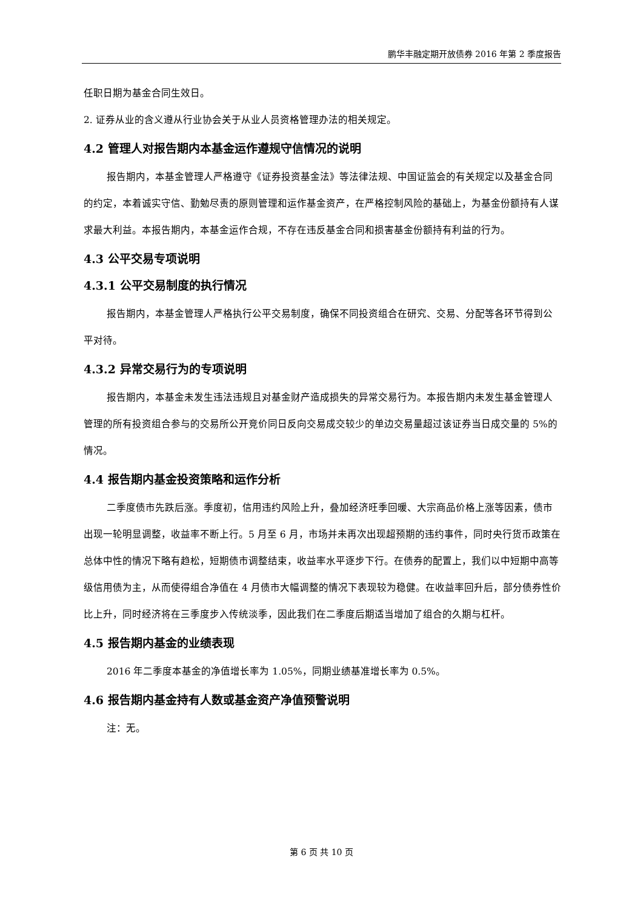鹏华丰融定期开放债券 2016 年第 2 季度报告
任职日期为基金合同生效日。
2. 证券从业的含义遵从行业协会关于从业人员资格管理办法的相关规定。
4.2 管理人对报告期内本基金运作遵规守信情况的说明
报告期内，本基金管理人严格遵守《证券投资基金法》等法律法规、中国证监会的有关规定以及基金合同的约定，本着诚实守信、勤勉尽责的原则管理和运作基金资产，在严格控制风险的基础上，为基金份额持有人谋求最大利益。本报告期内，本基金运作合规，不存在违反基金合同和损害基金份额持有利益的行为。
4.3 公平交易专项说明
4.3.1 公平交易制度的执行情况
报告期内，本基金管理人严格执行公平交易制度，确保不同投资组合在研究、交易、分配等各环节得到公平对待。
4.3.2 异常交易行为的专项说明
报告期内，本基金未发生违法违规且对基金财产造成损失的异常交易行为。本报告期内未发生基金管理人管理的所有投资组合参与的交易所公开竞价同日反向交易成交较少的单边交易量超过该证券当日成交量的 5%的情况。
4.4 报告期内基金投资策略和运作分析
二季度债市先跌后涨。季度初，信用违约风险上升，叠加经济旺季回暖、大宗商品价格上涨等因素，债市出现一轮明显调整，收益率不断上行。5 月至 6 月，市场并未再次出现超预期的违约事件，同时央行货币政策在总体中性的情况下略有趋松，短期债市调整结束，收益率水平逐步下行。在债券的配置上，我们以中短期中高等级信用债为主，从而使得组合净值在 4 月债市大幅调整的情况下表现较为稳健。在收益率回升后，部分债券性价比上升，同时经济将在三季度步入传统淡季，因此我们在二季度后期适当增加了组合的久期与杠杆。
4.5 报告期内基金的业绩表现
2016 年二季度本基金的净值增长率为 1.05%，同期业绩基准增长率为 0.5%。
4.6 报告期内基金持有人数或基金资产净值预警说明
注：无。
第 6 页 共 10 页